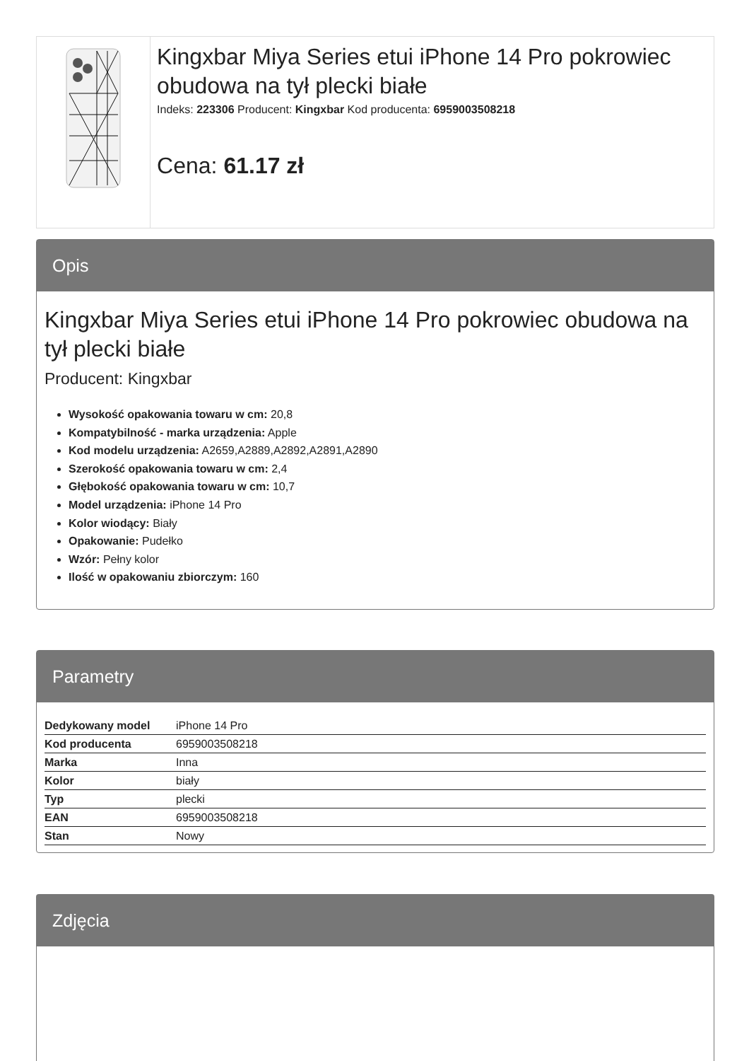Kingxbar Miya Series etui iPhone 14 Pro pokrowiec obudowa na tył plecki białe
Indeks: 223306 Producent: Kingxbar Kod producenta: 6959003508218
Cena: 61.17 zł
Opis
Kingxbar Miya Series etui iPhone 14 Pro pokrowiec obudowa na tył plecki białe
Producent: Kingxbar
Wysokość opakowania towaru w cm: 20,8
Kompatybilność - marka urządzenia: Apple
Kod modelu urządzenia: A2659,A2889,A2892,A2891,A2890
Szerokość opakowania towaru w cm: 2,4
Głębokość opakowania towaru w cm: 10,7
Model urządzenia: iPhone 14 Pro
Kolor wiodący: Biały
Opakowanie: Pudełko
Wzór: Pełny kolor
Ilość w opakowaniu zbiorczym: 160
Parametry
| Dedykowany model | iPhone 14 Pro |
| Kod producenta | 6959003508218 |
| Marka | Inna |
| Kolor | biały |
| Typ | plecki |
| EAN | 6959003508218 |
| Stan | Nowy |
Zdjęcia